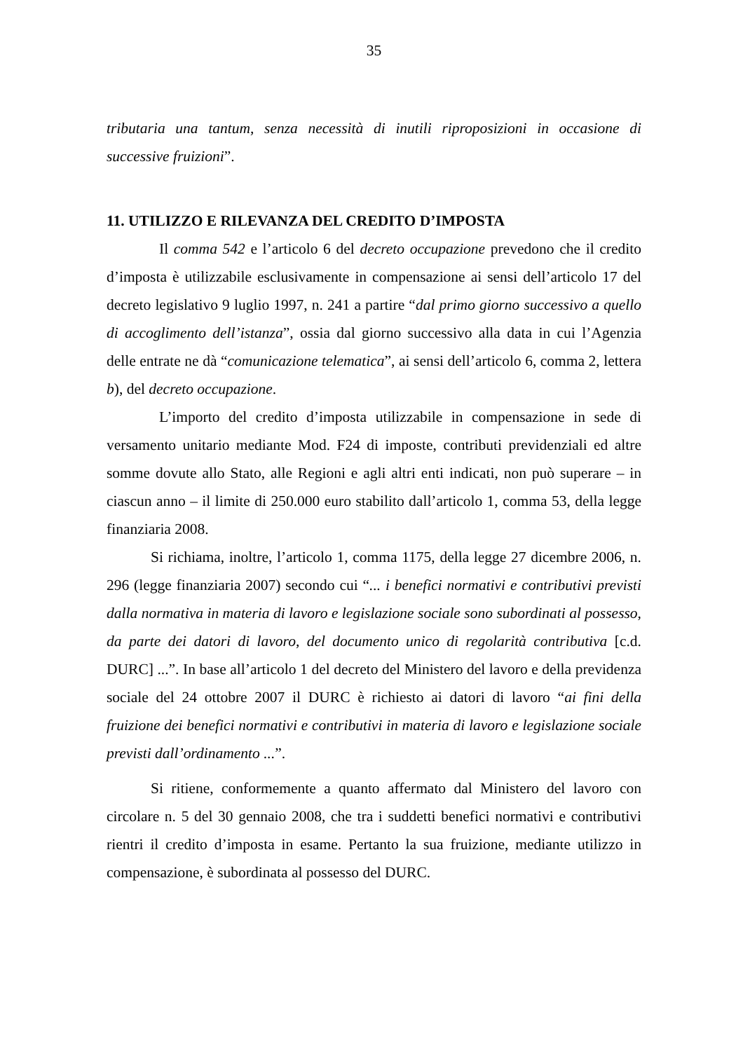35
tributaria una tantum, senza necessità di inutili riproposizioni in occasione di successive fruizioni”.
11. UTILIZZO E RILEVANZA DEL CREDITO D’IMPOSTA
Il comma 542 e l’articolo 6 del decreto occupazione prevedono che il credito d’imposta è utilizzabile esclusivamente in compensazione ai sensi dell’articolo 17 del decreto legislativo 9 luglio 1997, n. 241 a partire “dal primo giorno successivo a quello di accoglimento dell’istanza”, ossia dal giorno successivo alla data in cui l’Agenzia delle entrate ne dà “comunicazione telematica”, ai sensi dell’articolo 6, comma 2, lettera b), del decreto occupazione.
L’importo del credito d’imposta utilizzabile in compensazione in sede di versamento unitario mediante Mod. F24 di imposte, contributi previdenziali ed altre somme dovute allo Stato, alle Regioni e agli altri enti indicati, non può superare – in ciascun anno – il limite di 250.000 euro stabilito dall’articolo 1, comma 53, della legge finanziaria 2008.
Si richiama, inoltre, l’articolo 1, comma 1175, della legge 27 dicembre 2006, n. 296 (legge finanziaria 2007) secondo cui “... i benefici normativi e contributivi previsti dalla normativa in materia di lavoro e legislazione sociale sono subordinati al possesso, da parte dei datori di lavoro, del documento unico di regolarità contributiva [c.d. DURC] ...”. In base all’articolo 1 del decreto del Ministero del lavoro e della previdenza sociale del 24 ottobre 2007 il DURC è richiesto ai datori di lavoro “ai fini della fruizione dei benefici normativi e contributivi in materia di lavoro e legislazione sociale previsti dall’ordinamento ...”.
Si ritiene, conformemente a quanto affermato dal Ministero del lavoro con circolare n. 5 del 30 gennaio 2008, che tra i suddetti benefici normativi e contributivi rientri il credito d’imposta in esame. Pertanto la sua fruizione, mediante utilizzo in compensazione, è subordinata al possesso del DURC.